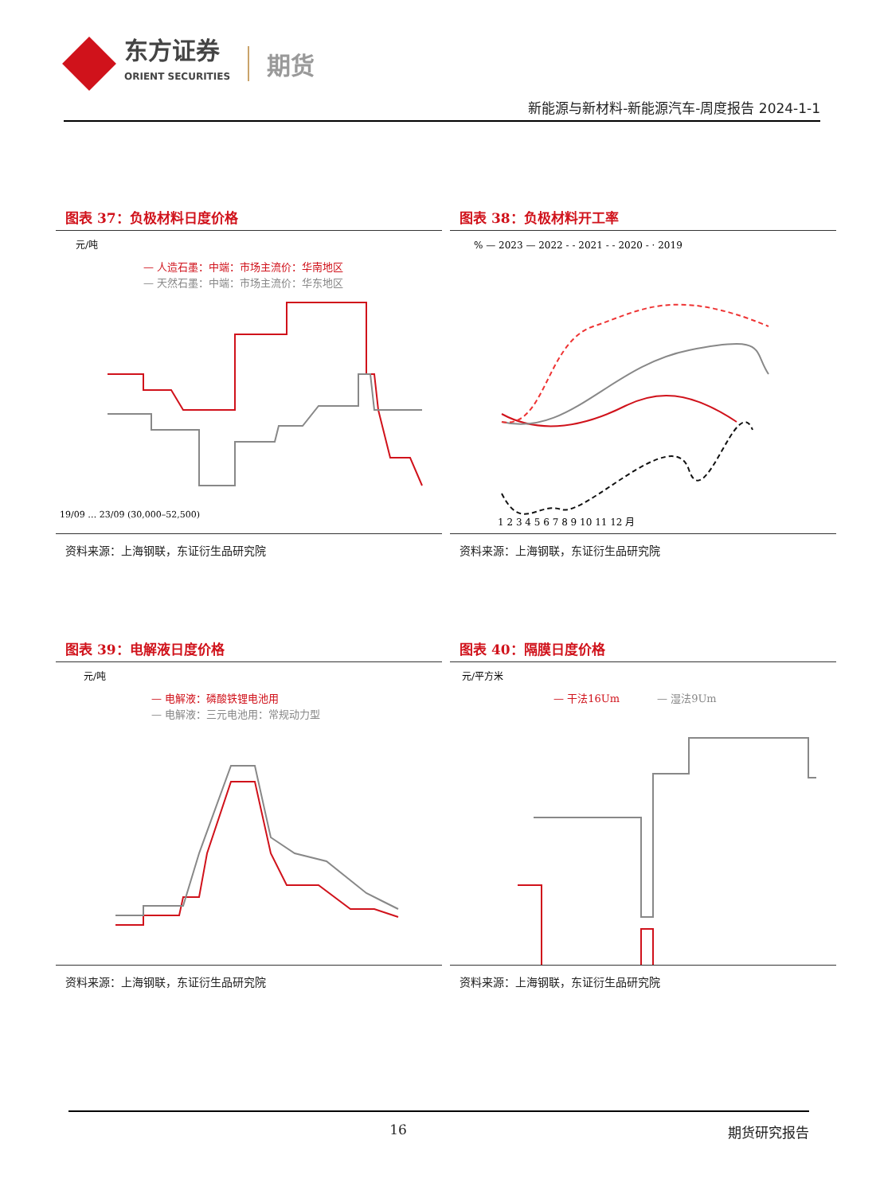东方证券
ORIENT SECURITIES
期货
新能源与新材料-新能源汽车-周度报告 2024-1-1
图表 37：负极材料日度价格
元/吨
— 人造石墨：中端：市场主流价：华南地区
— 天然石墨：中端：市场主流价：华东地区
19/09 … 23/09 (30,000–52,500)
资料来源：上海钢联，东证衍生品研究院
图表 38：负极材料开工率
% — 2023 — 2022 - - 2021 - - 2020 - · 2019
1 2 3 4 5 6 7 8 9 10 11 12 月
资料来源：上海钢联，东证衍生品研究院
图表 39：电解液日度价格
元/吨
— 电解液：磷酸铁锂电池用
— 电解液：三元电池用：常规动力型
资料来源：上海钢联，东证衍生品研究院
图表 40：隔膜日度价格
元/平方米
— 干法16Um
— 湿法9Um
资料来源：上海钢联，东证衍生品研究院
16 期货研究报告